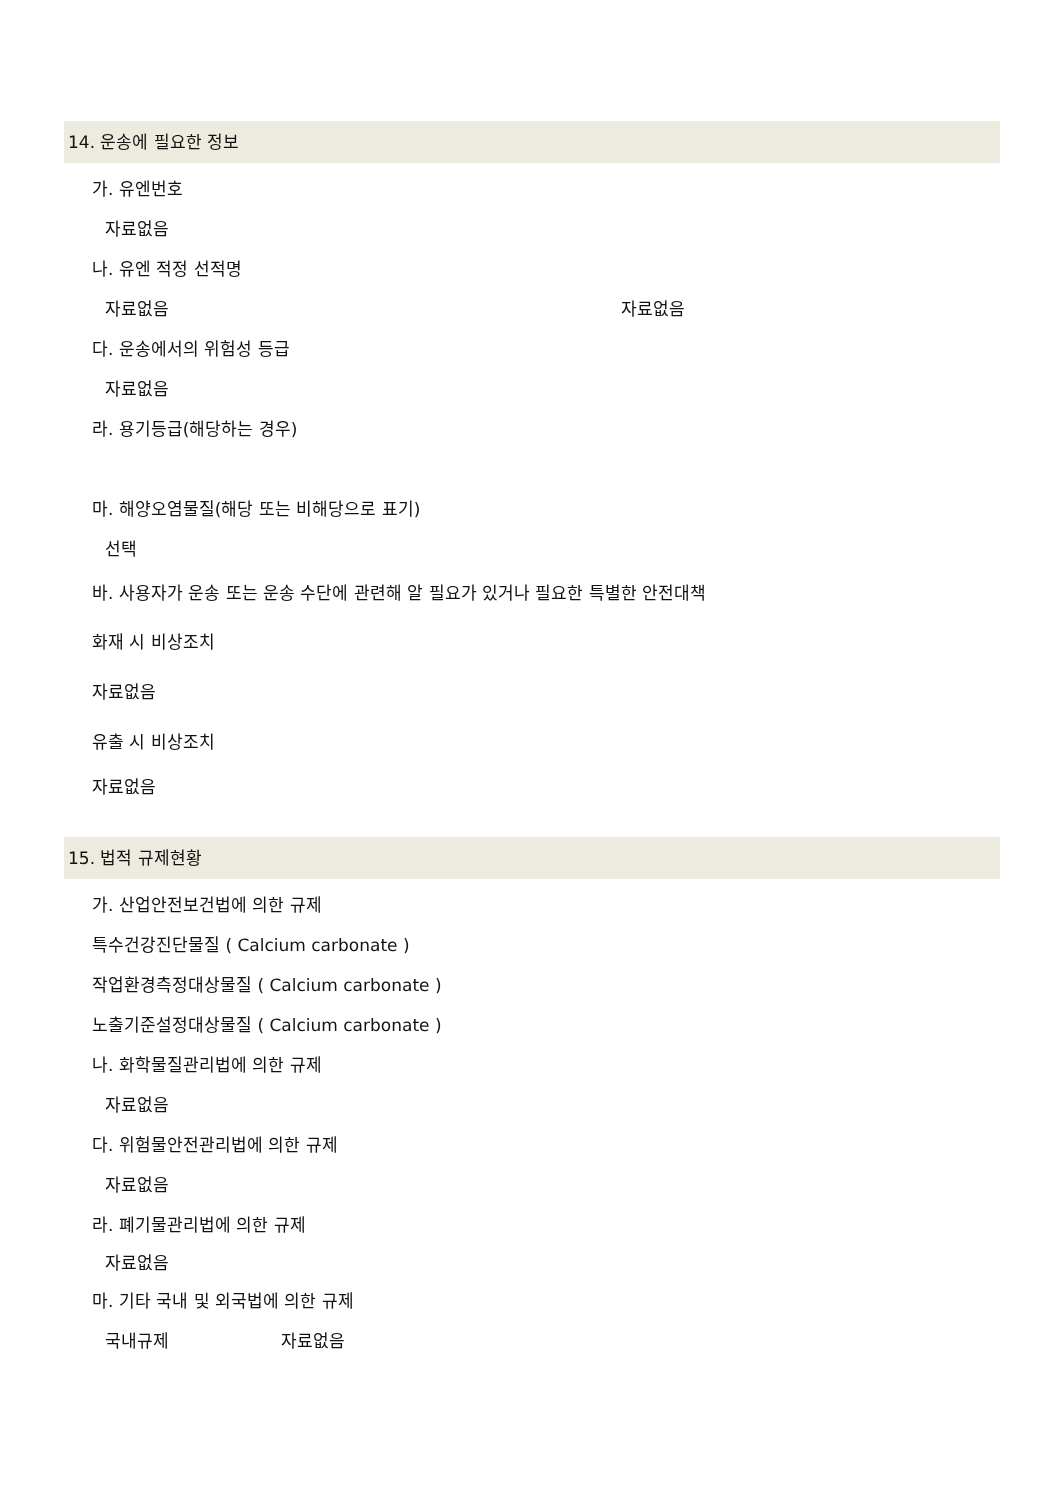14. 운송에 필요한 정보
가. 유엔번호
자료없음
나. 유엔 적정 선적명
자료없음 자료없음
다. 운송에서의 위험성 등급
자료없음
라. 용기등급(해당하는 경우)
마. 해양오염물질(해당 또는 비해당으로 표기)
선택
바. 사용자가 운송 또는 운송 수단에 관련해 알 필요가 있거나 필요한 특별한 안전대책
화재 시 비상조치
자료없음
유출 시 비상조치
자료없음
15. 법적 규제현황
가. 산업안전보건법에 의한 규제
특수건강진단물질 ( Calcium carbonate )
작업환경측정대상물질 ( Calcium carbonate )
노출기준설정대상물질 ( Calcium carbonate )
나. 화학물질관리법에 의한 규제
자료없음
다. 위험물안전관리법에 의한 규제
자료없음
라. 폐기물관리법에 의한 규제
자료없음
마. 기타 국내 및 외국법에 의한 규제
국내규제 자료없음